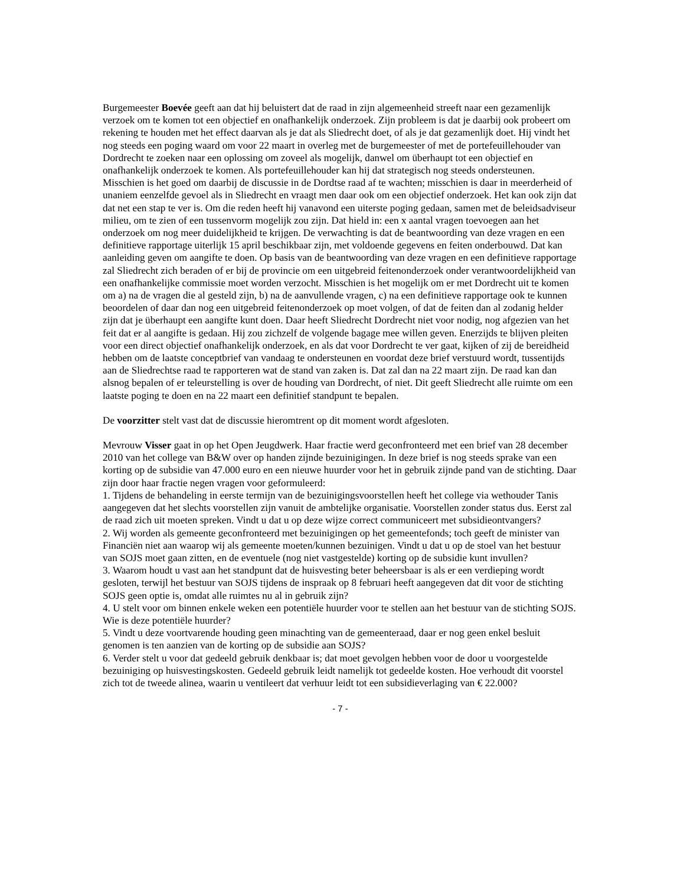Burgemeester Boevée geeft aan dat hij beluistert dat de raad in zijn algemeenheid streeft naar een gezamenlijk verzoek om te komen tot een objectief en onafhankelijk onderzoek. Zijn probleem is dat je daarbij ook probeert om rekening te houden met het effect daarvan als je dat als Sliedrecht doet, of als je dat gezamenlijk doet. Hij vindt het nog steeds een poging waard om voor 22 maart in overleg met de burgemeester of met de portefeuillehouder van Dordrecht te zoeken naar een oplossing om zoveel als mogelijk, danwel om überhaupt tot een objectief en onafhankelijk onderzoek te komen. Als portefeuillehouder kan hij dat strategisch nog steeds ondersteunen. Misschien is het goed om daarbij de discussie in de Dordtse raad af te wachten; misschien is daar in meerderheid of unaniem eenzelfde gevoel als in Sliedrecht en vraagt men daar ook om een objectief onderzoek. Het kan ook zijn dat dat net een stap te ver is. Om die reden heeft hij vanavond een uiterste poging gedaan, samen met de beleidsadviseur milieu, om te zien of een tussenvorm mogelijk zou zijn. Dat hield in: een x aantal vragen toevoegen aan het onderzoek om nog meer duidelijkheid te krijgen. De verwachting is dat de beantwoording van deze vragen en een definitieve rapportage uiterlijk 15 april beschikbaar zijn, met voldoende gegevens en feiten onderbouwd. Dat kan aanleiding geven om aangifte te doen. Op basis van de beantwoording van deze vragen en een definitieve rapportage zal Sliedrecht zich beraden of er bij de provincie om een uitgebreid feitenonderzoek onder verantwoordelijkheid van een onafhankelijke commissie moet worden verzocht. Misschien is het mogelijk om er met Dordrecht uit te komen om a) na de vragen die al gesteld zijn, b) na de aanvullende vragen, c) na een definitieve rapportage ook te kunnen beoordelen of daar dan nog een uitgebreid feitenonderzoek op moet volgen, of dat de feiten dan al zodanig helder zijn dat je überhaupt een aangifte kunt doen. Daar heeft Sliedrecht Dordrecht niet voor nodig, nog afgezien van het feit dat er al aangifte is gedaan. Hij zou zichzelf de volgende bagage mee willen geven. Enerzijds te blijven pleiten voor een direct objectief onafhankelijk onderzoek, en als dat voor Dordrecht te ver gaat, kijken of zij de bereidheid hebben om de laatste conceptbrief van vandaag te ondersteunen en voordat deze brief verstuurd wordt, tussentijds aan de Sliedrechtse raad te rapporteren wat de stand van zaken is. Dat zal dan na 22 maart zijn. De raad kan dan alsnog bepalen of er teleurstelling is over de houding van Dordrecht, of niet. Dit geeft Sliedrecht alle ruimte om een laatste poging te doen en na 22 maart een definitief standpunt te bepalen.
De voorzitter stelt vast dat de discussie hieromtrent op dit moment wordt afgesloten.
Mevrouw Visser gaat in op het Open Jeugdwerk. Haar fractie werd geconfronteerd met een brief van 28 december 2010 van het college van B&W over op handen zijnde bezuinigingen. In deze brief is nog steeds sprake van een korting op de subsidie van 47.000 euro en een nieuwe huurder voor het in gebruik zijnde pand van de stichting. Daar zijn door haar fractie negen vragen voor geformuleerd:
1. Tijdens de behandeling in eerste termijn van de bezuinigingsvoorstellen heeft het college via wethouder Tanis aangegeven dat het slechts voorstellen zijn vanuit de ambtelijke organisatie. Voorstellen zonder status dus. Eerst zal de raad zich uit moeten spreken. Vindt u dat u op deze wijze correct communiceert met subsidieontvangers?
2. Wij worden als gemeente geconfronteerd met bezuinigingen op het gemeentefonds; toch geeft de minister van Financiën niet aan waarop wij als gemeente moeten/kunnen bezuinigen. Vindt u dat u op de stoel van het bestuur van SOJS moet gaan zitten, en de eventuele (nog niet vastgestelde) korting op de subsidie kunt invullen?
3. Waarom houdt u vast aan het standpunt dat de huisvesting beter beheersbaar is als er een verdieping wordt gesloten, terwijl het bestuur van SOJS tijdens de inspraak op 8 februari heeft aangegeven dat dit voor de stichting SOJS geen optie is, omdat alle ruimtes nu al in gebruik zijn?
4. U stelt voor om binnen enkele weken een potentiële huurder voor te stellen aan het bestuur van de stichting SOJS. Wie is deze potentiële huurder?
5. Vindt u deze voortvarende houding geen minachting van de gemeenteraad, daar er nog geen enkel besluit genomen is ten aanzien van de korting op de subsidie aan SOJS?
6. Verder stelt u voor dat gedeeld gebruik denkbaar is; dat moet gevolgen hebben voor de door u voorgestelde bezuiniging op huisvestingskosten. Gedeeld gebruik leidt namelijk tot gedeelde kosten. Hoe verhoudt dit voorstel zich tot de tweede alinea, waarin u ventileert dat verhuur leidt tot een subsidieverlaging van € 22.000?
- 7 -